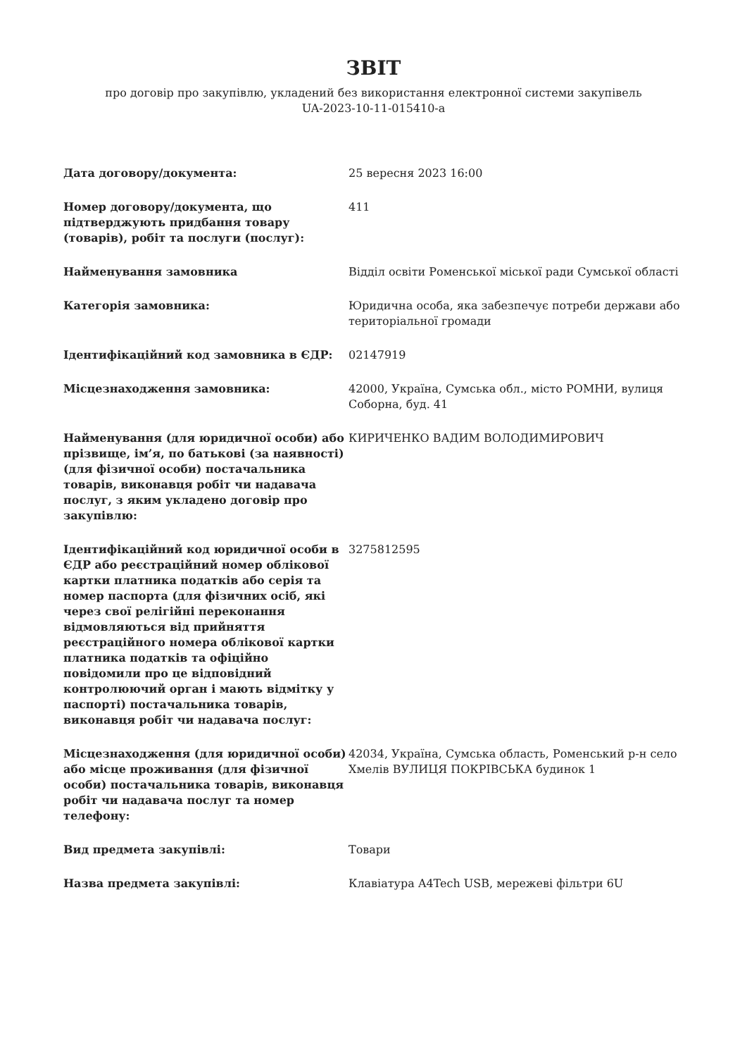ЗВІТ
про договір про закупівлю, укладений без використання електронної системи закупівель
UA-2023-10-11-015410-a
| Дата договору/документа: | 25 вересня 2023 16:00 |
| Номер договору/документа, що підтверджують придбання товару (товарів), робіт та послуги (послуг): | 411 |
| Найменування замовника | Відділ освіти Роменської міської ради Сумської області |
| Категорія замовника: | Юридична особа, яка забезпечує потреби держави або територіальної громади |
| Ідентифікаційний код замовника в ЄДР: | 02147919 |
| Місцезнаходження замовника: | 42000, Україна, Сумська обл., місто РОМНИ, вулиця Соборна, буд. 41 |
| Найменування (для юридичної особи) або прізвище, ім’я, по батькові (за наявності) (для фізичної особи) постачальника товарів, виконавця робіт чи надавача послуг, з яким укладено договір про закупівлю: | КИРИЧЕНКО ВАДИМ ВОЛОДИМИРОВИЧ |
| Ідентифікаційний код юридичної особи в ЄДР або реєстраційний номер облікової картки платника податків або серія та номер паспорта (для фізичних осіб, які через свої релігійні переконання відмовляються від прийняття реєстраційного номера облікової картки платника податків та офіційно повідомили про це відповідний контролюючий орган і мають відмітку у паспорті) постачальника товарів, виконавця робіт чи надавача послуг: | 3275812595 |
| Місцезнаходження (для юридичної особи) або місце проживання (для фізичної особи) постачальника товарів, виконавця робіт чи надавача послуг та номер телефону: | 42034, Україна, Сумська область, Роменський р-н село Хмелів ВУЛИЦЯ ПОКРІВСЬКА будинок 1 |
| Вид предмета закупівлі: | Товари |
| Назва предмета закупівлі: | Клавіатура A4Tech USB, мережеві фільтри 6U |